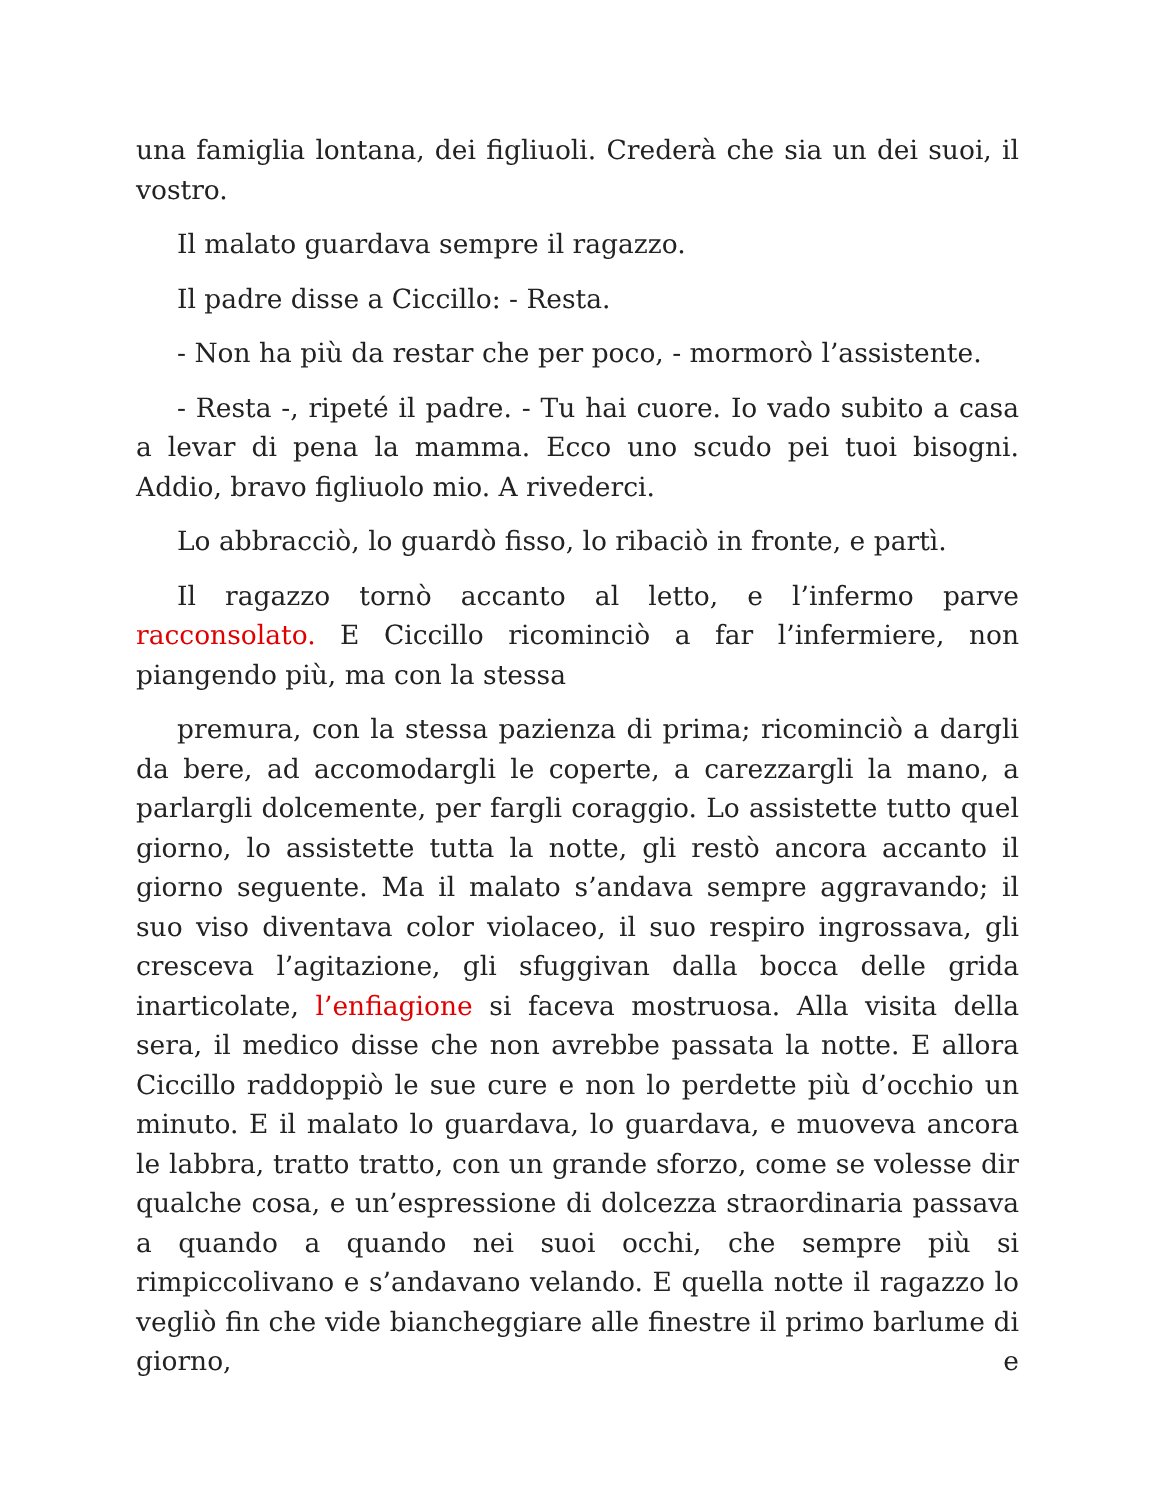una famiglia lontana, dei figliuoli. Crederà che sia un dei suoi, il vostro.
Il malato guardava sempre il ragazzo.
Il padre disse a Ciccillo: - Resta.
- Non ha più da restar che per poco, - mormorò l’assistente.
- Resta -, ripeté il padre. - Tu hai cuore. Io vado subito a casa a levar di pena la mamma. Ecco uno scudo pei tuoi bisogni. Addio, bravo figliuolo mio. A rivederci.
Lo abbracciò, lo guardò fisso, lo ribaciò in fronte, e partì.
Il ragazzo tornò accanto al letto, e l’infermo parve racconsolato. E Ciccillo ricominciò a far l’infermiere, non piangendo più, ma con la stessa
premura, con la stessa pazienza di prima; ricominciò a dargli da bere, ad accomodargli le coperte, a carezzargli la mano, a parlargli dolcemente, per fargli coraggio. Lo assistette tutto quel giorno, lo assistette tutta la notte, gli restò ancora accanto il giorno seguente. Ma il malato s’andava sempre aggravando; il suo viso diventava color violaceo, il suo respiro ingrossava, gli cresceva l’agitazione, gli sfuggivan dalla bocca delle grida inarticolate, l’enfiagione si faceva mostruosa. Alla visita della sera, il medico disse che non avrebbe passata la notte. E allora Ciccillo raddoppiò le sue cure e non lo perdette più d’occhio un minuto. E il malato lo guardava, lo guardava, e muoveva ancora le labbra, tratto tratto, con un grande sforzo, come se volesse dir qualche cosa, e un’espressione di dolcezza straordinaria passava a quando a quando nei suoi occhi, che sempre più si rimpiccolivano e s’andavano velando. E quella notte il ragazzo lo vegliò fin che vide biancheggiare alle finestre il primo barlume di giorno, e